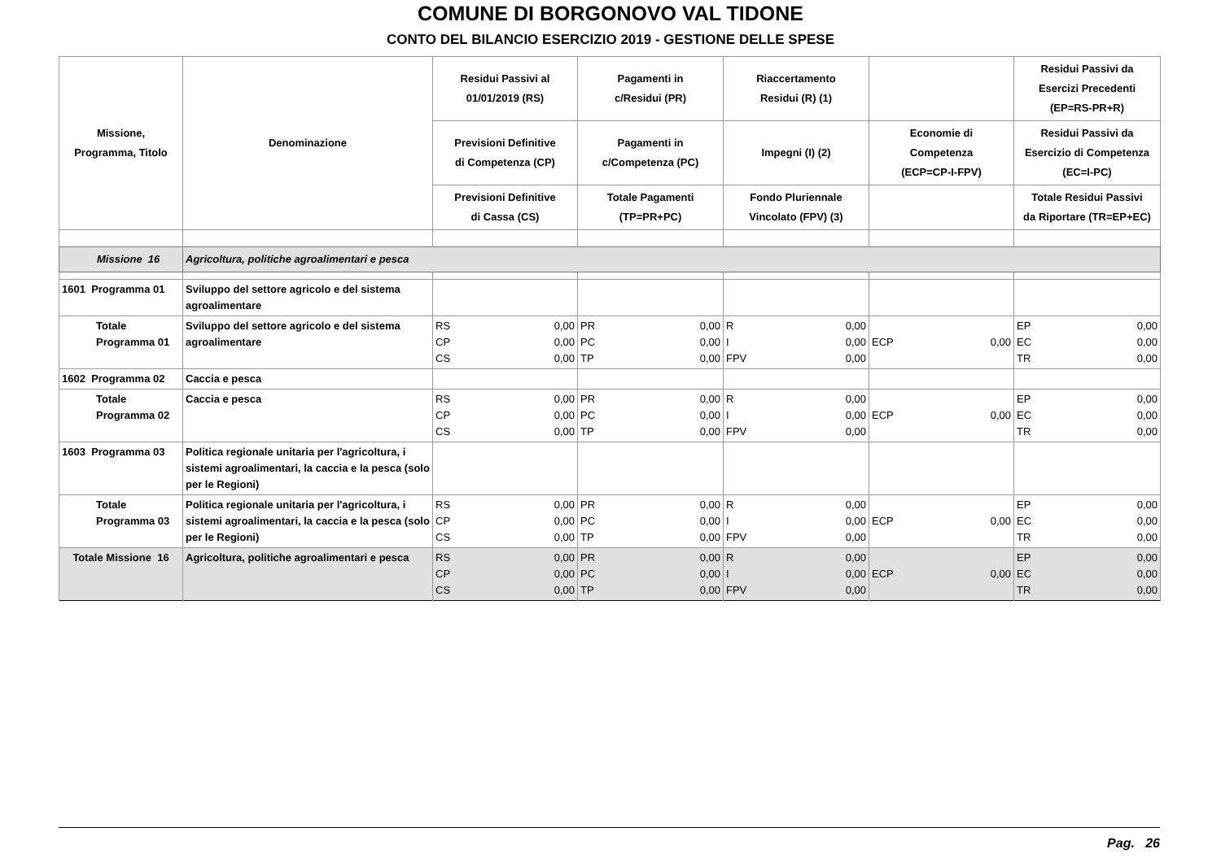COMUNE DI BORGONOVO VAL TIDONE
CONTO DEL BILANCIO ESERCIZIO 2019 - GESTIONE DELLE SPESE
| Missione, Programma, Titolo | Denominazione | Residui Passivi al 01/01/2019 (RS) | Pagamenti in c/Residui (PR) | Riaccertamento Residui (R) (1) | | Residui Passivi da Esercizi Precedenti (EP=RS-PR+R) |
| --- | --- | --- | --- | --- | --- | --- |
| | | Previsioni Definitive di Competenza (CP) | Pagamenti in c/Competenza (PC) | Impegni (I) (2) | Economie di Competenza (ECP=CP-I-FPV) | Residui Passivi da Esercizio di Competenza (EC=I-PC) |
| | | Previsioni Definitive di Cassa (CS) | Totale Pagamenti (TP=PR+PC) | Fondo Pluriennale Vincolato (FPV) (3) | | Totale Residui Passivi da Riportare (TR=EP+EC) |
| Missione 16 | Agricoltura, politiche agroalimentari e pesca | | | | | |
| 1601 Programma 01 | Sviluppo del settore agricolo e del sistema agroalimentare | | | | | |
| Totale Programma 01 | Sviluppo del settore agricolo e del sistema agroalimentare | RS 0,00 CP 0,00 CS 0,00 | PR 0,00 PC 0,00 TP 0,00 | R 0,00 I 0,00 FPV 0,00 | ECP 0,00 | EP 0,00 EC 0,00 TR 0,00 |
| 1602 Programma 02 | Caccia e pesca | | | | | |
| Totale Programma 02 | Caccia e pesca | RS 0,00 CP 0,00 CS 0,00 | PR 0,00 PC 0,00 TP 0,00 | R 0,00 I 0,00 FPV 0,00 | ECP 0,00 | EP 0,00 EC 0,00 TR 0,00 |
| 1603 Programma 03 | Politica regionale unitaria per l'agricoltura, i sistemi agroalimentari, la caccia e la pesca (solo per le Regioni) | | | | | |
| Totale Programma 03 | Politica regionale unitaria per l'agricoltura, i sistemi agroalimentari, la caccia e la pesca (solo per le Regioni) | RS 0,00 CP 0,00 CS 0,00 | PR 0,00 PC 0,00 TP 0,00 | R 0,00 I 0,00 FPV 0,00 | ECP 0,00 | EP 0,00 EC 0,00 TR 0,00 |
| Totale Missione 16 | Agricoltura, politiche agroalimentari e pesca | RS 0,00 CP 0,00 CS 0,00 | PR 0,00 PC 0,00 TP 0,00 | R 0,00 I 0,00 FPV 0,00 | ECP 0,00 | EP 0,00 EC 0,00 TR 0,00 |
Pag. 26